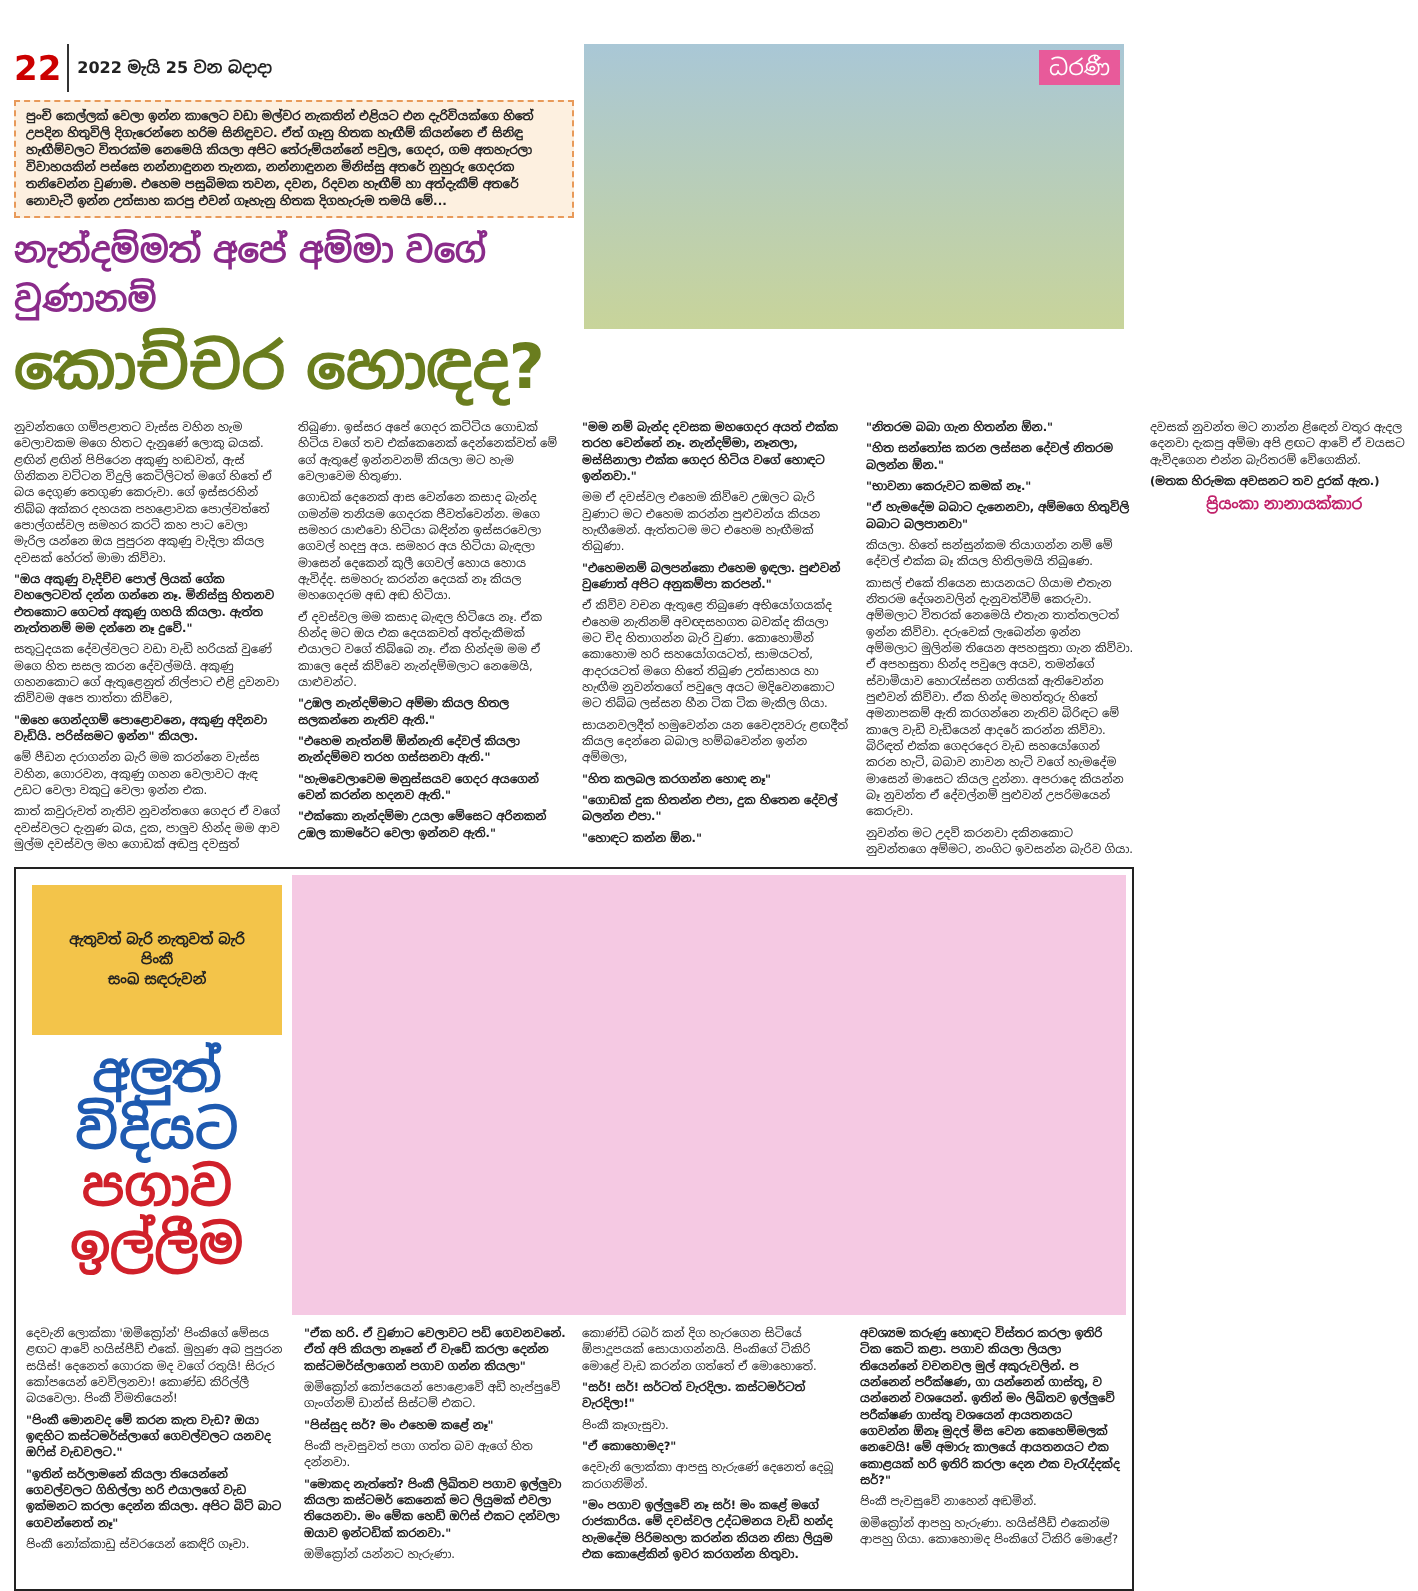22 2022 මැයි 25 වන බදාදා
පුංචි කෙල්ලක් වෙලා ඉන්න කාලෙට වඩා මල්වර නැකතින් එළියට එන දැරිවියක්ගෙ හිතේ උපදින හිතුවිලි දිගැරෙන්නෙ හරිම සිනිඳුවට. ඒත් ගෑනු හිතක හැඟීම් කියන්නෙ ඒ සිනිඳු හැඟීම්වලට විතරක්ම නෙමෙයි කියලා අපිට තේරුම්යන්නේ පවුල, ගෙදර, ගම අතහැරලා විවාහයකින් පස්සෙ නන්නාඳුනන තැනක, නන්නාඳුනන මිනිස්සු අතරේ නුහුරු ගෙදරක තනිවෙන්න වුණාම. එහෙම පසුබිමක තවන, දවන, රිදවන හැඟීම් හා අත්දැකීම් අතරේ නොවැටී ඉන්න උත්සාහ කරපු එවන් ගෑහැනු හිතක දිගහැරුම තමයි මේ...
නැන්දම්මත් අපේ අම්මා වගේ වුණානම්
කොච්චර හොඳද?
ධරණී
නුවන්තගෙ ගම්පළාතට වැස්ස වහින හැම වෙලාවකම මගෙ හිතට දැනුණේ ලොකු බයක්. ළඟින් ළඟින් පිපිරෙන අකුණු හඬවත්, ඇස් ගිනිකන වට්ටන විදුලි කෙටිලිටත් මගේ හිතේ ඒ බය දෙගුණ තෙගුණ කෙරුවා. ගේ ඉස්සරහින් තිබ්බ අක්කර දහයක පහළොවක පොල්වත්තේ පොල්ගස්වල සමහර කරටි කහ පාට වෙලා මැරිල යන්නෙ ඔය පුපුරන අකුණු වැදිලා කියල දවසක් හේරත් මාමා කිව්වා.
"ඔය අකුණු වැදිච්ච පොල් ලියක් ගේක වහලෙටවත් දන්න ගන්නෙ නෑ. මිනිස්සු හිතනව එතකොට ගෙටත් අකුණු ගහයි කියලා. ඇත්ත නැත්තනම් මම දන්නෙ නෑ දුවේ."
සතුටුදයක දේවල්වලට වඩා වැඩි හරියක් වුණේ මගෙ හිත සසල කරන දේවල්මයි. අකුණු ගහනකොට ගේ ඇතුළෙනුත් නිල්පාට එළි දුවනවා කිව්වම අපෙ තාත්තා කිව්වෙ,
"ඔහෙ ගෙන්දගම් පොළොවනෙ, අකුණු අදිනවා වැඩියි. පරිස්සමට ඉන්න" කියලා.
මේ පීඩන දරාගන්න බැරි මම කරන්නෙ වැස්ස වහින, ගොරවන, අකුණු ගහන වෙලාවට ඇඳ උඩට වෙලා වකුටු වෙලා ඉන්න එක.
කාත් කවුරුවත් නැතිව නුවන්තගෙ ගෙදර ඒ වගේ දවස්වලට දැනුණ බය, දුක, පාලුව හින්ද මම ආව මුල්ම දවස්වල මහ ගොඩක් අඬපු දවසුත් තිබුණා. ඉස්සර අපේ ගෙදර කට්ටිය ගොඩක් හිටිය වගේ තව එක්කෙනෙක් දෙන්නෙක්වත් මේ ගේ ඇතුළේ ඉන්නවනම් කියලා මට හැම වෙලාවෙම හිතුණා.
ගොඩක් දෙනෙක් ආස වෙන්නෙ කසාද බැන්ද ගමන්ම තනියම ගෙදරක ජීවත්වෙන්න. මගෙ සමහර යාළුවො හිටියා බඳින්න ඉස්සරවෙලා ගෙවල් හදපු අය. සමහර අය හිටියා බැඳලා මාසෙන් දෙකෙන් කුලී ගෙවල් හොය හොය ඇවිද්ද. සමහරු කරන්න දෙයක් නෑ කියල මහගෙදරම අඬ අඬ හිටියා.
ඒ දවස්වල මම කසාද බැඳල හිටියෙ නෑ. ඒක හින්ද මට ඔය එක දෙයකවත් අත්දැකීමක් එයාලට වගේ තිබ්බෙ නෑ. ඒක හින්දම මම ඒ කාලෙ දෙස් කිව්වෙ නැන්දම්මලාට නෙමෙයි, යාළුවන්ට.
"උඹල නැන්දම්මාට අම්මා කියල හිතල සලකන්නෙ නැතිව ඇති."
"එහෙම නැත්නම් ඕන්නැති දේවල් කියලා නැන්දම්මව තරහ ගස්සනවා ඇති."
"හැමවෙලාවෙම මනුස්සයව ගෙදර අයගෙන් වෙන් කරන්න හදනව ඇති."
"එක්කො නැන්දම්මා උයලා මේසෙට අරිනකන් උඹල කාමරේට වෙලා ඉන්නව ඇති."
"මම නම් බැන්ද දවසක මහගෙදර අයත් එක්ක තරහ වෙන්නේ නෑ. නැන්දම්මා, නෑනලා, මස්සිනාලා එක්ක ගෙදර හිටිය වගේ හොඳට ඉන්නවා."
මම ඒ දවස්වල එහෙම කිව්වෙ උඹලට බැරි වුණාට මට එහෙම කරන්න පුළුවන්ය කියන හැඟීමෙන්. ඇත්තටම මට එහෙම හැඟීමක් තිබුණා.
"එහෙමනම් බලපන්කො එහෙම ඉඳලා. පුළුවන් වුණොත් අපිට අනුකම්පා කරපන්."
ඒ කිව්ව වචන ඇතුළෙ තිබුණෙ අභියෝගයක්ද එහෙම නැතිනම් අවඥසහගත බවක්ද කියලා මට චිද හිතාගන්න බැරි වුණා. කොහොමින් කොහොම හරි සහයෝගයටත්, සාමයටත්, ආදරයටත් මගෙ හිතේ තිබුණ උත්සාහය හා හැඟීම නුවන්තගේ පවුලෙ අයට මදිවෙනකොට මට තිබ්බ ලස්සන හීන ටික ටික මැකිල ගියා.
සායනවලදීත් හමුවෙන්න යන වෛද්‍යවරු ළඟදීත් කියල දෙන්නෙ බබාල හම්බවෙන්න ඉන්න අම්මලා,
"හිත කලබල කරගන්න හොඳ නෑ"
"ගොඩක් දුක හිතන්න එපා, දුක හිතෙන දේවල් බලන්න එපා."
"හොඳට කන්න ඕන."
"නිතරම බබා ගැන හිතන්න ඕන."
"හිත සන්තෝස කරන ලස්සන දේවල් නිතරම බලන්න ඕන."
"භාවනා කෙරුවට කමක් නෑ."
"ඒ හැමදේම බබාට දැනෙනවා, අම්මගෙ හිතුවිලි බබාට බලපානවා"
කියලා. හිතේ සන්සුන්කම තියාගන්න නම් මේ දේවල් එක්ක බෑ කියල හිතිලමයි තිබුණෙ.
කාසල් එකේ තියෙන සායනයට ගියාම එතැන නිතරම දේශනවලින් දැනුවත්වීම් කෙරුවා. අම්මලාට විතරක් නෙමෙයි එතැන තාත්තලටත් ඉන්න කිව්වා. දරුවෙක් ලැබෙන්න ඉන්න අම්මලාට මුලින්ම තියෙන අපහසුතා ගැන කිව්වා. ඒ අපහසුතා හින්ද පවුලෙ අයව, තමන්ගේ ස්වාමියාව හොරැස්සන ගතියක් ඇතිවෙන්න පුළුවන් කිව්වා. ඒක හින්ද මහත්තුරු හිතේ අමනාපකම් ඇති කරගන්නෙ නැතිව බිරිඳට මේ කාලෙ වැඩි වැඩියෙන් ආදරේ කරන්න කිව්වා. බිරිඳත් එක්ක ගෙදරදෙර වැඩ සහයෝගෙන් කරන හැටි, බබාව නාවන හැටි වගේ හැමදේම මාසෙන් මාසෙට කියල දුන්නා. අපරාදෙ කියන්න බෑ නුවන්ත ඒ දේවල්නම් පුළුවන් උපරිමයෙන් කෙරුවා.
නුවන්ත මට උදව් කරනවා දකිනකොට නුවන්තගෙ අම්මට, නංගිට ඉවසන්න බැරිව ගියා. දවසක් නුවන්ත මට නාන්න ළිඳෙන් වතුර ඇදල දෙනවා දැකපු අම්මා අපි ළඟට ආවේ ඒ වයසට ඇවිදගෙන එන්න බැරිතරම් වේගෙකින්.
(මතක හිරුමක අවසනට තව දුරක් ඇත.)
ප්‍රියංකා නානායක්කාර
ඇතුවත් බැරි නැතුවත් බැරි
පිංකී
සංඛ සඳරුවන්
අලුත්
විදියට
පගාව
ඉල්ලීම
දෙවැනි ලොක්කා 'ඔමික්‍රෝන්' පිංකිගේ මේසය ළඟට ආවේ හයිස්පීඩ් එකේ. මුහුණ අබ පුපුරන සයිස්! දෙනෙත් ගොරක මද වගේ රතුයි! සිරුර කෝපයෙන් වෙව්ලනවා! කොණ්ඩ කිරිල්ලී බයවෙලා. පිංකී විමතියෙන්!
"පිංකී මොනවද මේ කරන කැත වැඩ? ඔයා ඉඳහිට කස්ටමර්ස්ලාගේ ගෙවල්වලට යනවද ඔෆිස් වැඩවලට."
"ඉතින් සර්ලාමනේ කියලා තියෙන්නේ ගෙවල්වලට ගිහිල්ලා හරි එයාලගේ වැඩ ඉක්මනට කරලා දෙන්න කියලා. අපිට බිට් බාට ගෙවන්නෙත් නෑ"
පිංකී නෝක්කාඩු ස්වරයෙන් කෙඳිරි ගෑවා.
"ඒක හරි. ඒ වුණාට වෙලාවට පඩි ගෙවනවනේ. ඒත් අපි කියලා නෑනේ ඒ වැඩේ කරලා දෙන්න කස්ටමර්ස්ලාගෙන් පගාව ගන්න කියලා"
ඔමික්‍රෝන් කෝපයෙන් පොළොවේ අඩි හැප්පුවේ ගැංග්නම් ඩාන්ස් සිස්ටම් එකට.
"පිස්සුද සර්? මං එහෙම කළේ නෑ"
පිංකී පැවසුවත් පගා ගත්ත බව ඇගේ හිත දන්නවා.
"මොකද නැත්තේ? පිංකී ලිඛිතව පගාව ඉල්ලුවා කියලා කස්ටමර් කෙනෙක් මට ලියුමක් එවලා තියෙනවා. මං මේක හෙඩ් ඔෆිස් එකට දන්වලා ඔයාව ඉන්ටඩික් කරනවා."
ඔමික්‍රෝන් යන්නට හැරුණා.
කොණ්ඩි රබර් කන් දිග හැරගෙන සිටියේ ඕපාදූපයක් සොයාගන්නයි. පිංකිගේ ටිකිරි මොළේ වැඩ කරන්න ගත්තේ ඒ මොහොතේ.
"සර්! සර්! සර්ටත් වැරදිලා. කස්ටමර්ටත් වැරදිලා!"
පිංකී කෑගැසුවා.
"ඒ කොහොමද?"
දෙවැනි ලොක්කා ආපසු හැරුණේ දෙනෙත් දෙබූ කරගනිමින්.
"මං පගාව ඉල්ලුවේ නෑ සර්! මං කළේ මගේ රාජකාරිය. මේ දවස්වල උද්ධමනය වැඩි හන්ද හැමදේම පිරිමහලා කරන්න කියන නිසා ලියුම එක කොළේකින් ඉවර කරගන්න හිතුවා. අවශ්‍යම කරුණු හොඳට විස්තර කරලා ඉතිරි ටික කෙටි කළා. පගාව කියලා ලියලා තියෙන්නේ වචනවල මුල් අකුරුවලින්. ප යන්නෙන් පරීක්ෂණ, ගා යන්නෙන් ගාස්තු, ව යන්නෙන් වශයෙන්. ඉතින් මං ලිඛිතව ඉල්ලුවේ පරීක්ෂණ ගාස්තු වශයෙන් ආයතනයට ගෙවන්න ඕනෑ මුදල් මිස වෙන කෙහෙම්මලක් නෙවෙයි! මේ අමාරු කාලයේ ආයතනයට එක කොළයක් හරි ඉතිරි කරලා දෙන එක වැරැද්දක්ද සර්?"
පිංකී පැවසුවේ නාහෙන් අඬමින්.
ඔමික්‍රෝන් ආපහු හැරුණා. හයිස්පීඩ් එකෙන්ම ආපහු ගියා. කොහොමද පිංකිගේ ටිකිරි මොළේ?